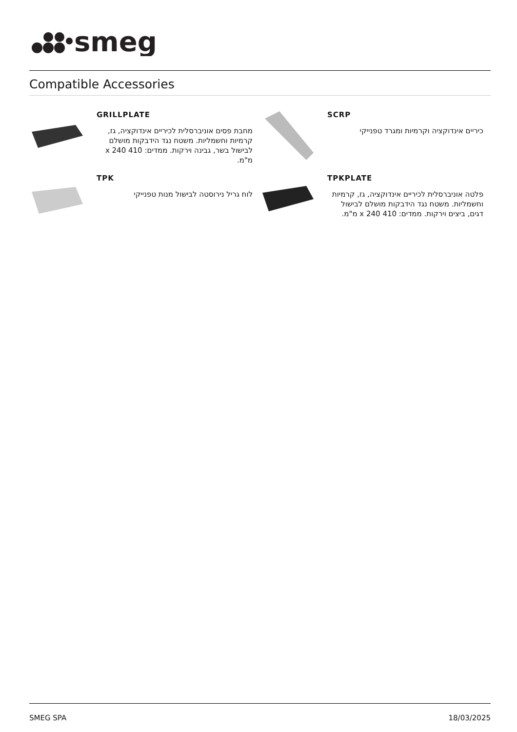smeg
Compatible Accessories
GRILLPLATE
מחבת פסים אוניברסלית לכיריים אינדוקציה, גז, קרמיות וחשמליות. משטח נגד הידבקות מושלם לבישול בשר, גבינה וירקות. ממדים: 410 x 240 מ"מ.
SCRP
כיריים אינדוקציה וקרמיות ומגרד טפנייקי
TPK
לוח גריל נירוסטה לבישול מנות טפנייקי
TPKPLATE
פלטה אוניברסלית לכיריים אינדוקציה, גז, קרמיות וחשמליות. משטח נגד הידבקות מושלם לבישול דגים, ביצים וירקות. ממדים: 410 x 240 מ"מ.
SMEG SPA 18/03/2025